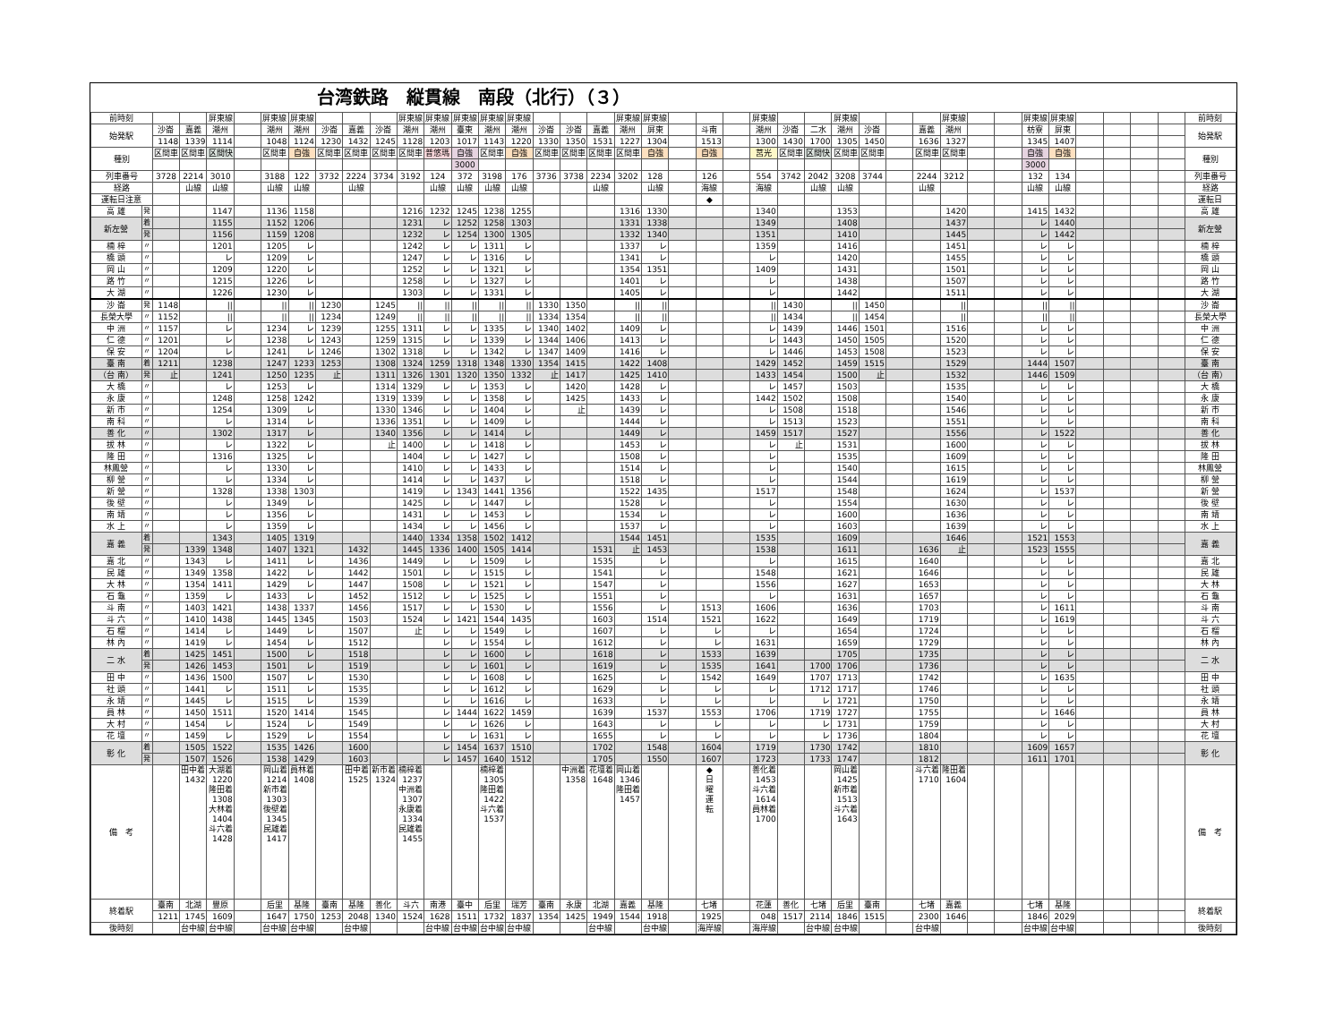台湾鉄路　縦貫線　南段（北行）（３）
| 前時刻 | | | | 屏東線 | | 屏東線 | 屏東線 | | | | 屏東線 | 屏東線 | 屏東線 | 屏東線 | 屏東線 | | | | 屏東線 | 屏東線 | | | | 屏東線 | | | 屏東線 | | | | 屏東線 | | | 屏東線 | 屏東線 | | | | | 前時刻 |
| 始発駅 | | 沙崙 | 嘉義 | 潮州 | | 潮州 | 潮州 | 沙崙 | 嘉義 | 沙崙 | 潮州 | 潮州 | 臺東 | 潮州 | 潮州 | 沙崙 | 沙崙 | 嘉義 | 潮州 | 屏東 | | 斗南 | | 潮州 | 沙崙 | 二水 | 潮州 | 沙崙 | | 嘉義 | 潮州 | | | 枋寮 | 屏東 | | | | | 始発駅 |
| | | 1148 | 1339 | 1114 | | 1048 | 1124 | 1230 | 1432 | 1245 | 1128 | 1203 | 1017 | 1143 | 1220 | 1330 | 1350 | 1531 | 1227 | 1304 | | 1513 | | 1300 | 1430 | 1700 | 1305 | 1450 | | 1636 | 1327 | | | 1345 | 1407 | | | | | |
| 種別 | | 区間車 | 区間車 | 区間快 | | 区間車 | 自強 | 区間車 | 区間車 | 区間車 | 区間車 | 普悠瑪 | 自強 | 区間車 | 自強 | 区間車 | 区間車 | 区間車 | 区間車 | 自強 | | 自強 | | 莒光 | 区間車 | 区間快 | 区間車 | 区間車 | | 区間車 | 区間車 | | | 自強 | 自強 | | | | | 種別 |
| | | | | | | | | | | | | | 3000 | | | | | | | | | | | | | | | | | | | | | 3000 | | | | | | |
| 列車番号 | | 3728 | 2214 | 3010 | | 3188 | 122 | 3732 | 2224 | 3734 | 3192 | 124 | 372 | 3198 | 176 | 3736 | 3738 | 2234 | 3202 | 128 | | 126 | | 554 | 3742 | 2042 | 3208 | 3744 | | 2244 | 3212 | | | 132 | 134 | | | | | 列車番号 |
| 経路 | | | 山線 | 山線 | | 山線 | 山線 | | 山線 | | | 山線 | 山線 | 山線 | 山線 | | | 山線 | | 山線 | | 海線 | | 海線 | | 山線 | 山線 | | | 山線 | | | | 山線 | 山線 | | | | | 経路 |
| 運転日注意 | | | | | | | | | | | | | | | | | | | | | | ◆ | | | | | | | | | | | | | | | | | | 運転日 |
| 高 雄 | 発 | | | 1147 | | 1136 | 1158 | | | | 1216 | 1232 | 1245 | 1238 | 1255 | | | | 1316 | 1330 | | | | 1340 | | | 1353 | | | | 1420 | | | 1415 | 1432 | | | | | 高 雄 |
| 新左營 | 着 | | | 1155 | | 1152 | 1206 | | | | 1231 | レ | 1252 | 1258 | 1303 | | | | 1331 | 1338 | | | | 1349 | | | 1408 | | | | 1437 | | | レ | 1440 | | | | | 新左營 |
| | 発 | | | 1156 | | 1159 | 1208 | | | | 1232 | レ | 1254 | 1300 | 1305 | | | | 1332 | 1340 | | | | 1351 | | | 1410 | | | | 1445 | | | レ | 1442 | | | | | |
| 楠 梓 | 〃 | | | 1201 | | 1205 | レ | | | | 1242 | レ | レ | 1311 | レ | | | | 1337 | レ | | | | 1359 | | | 1416 | | | | 1451 | | | レ | レ | | | | | 楠 梓 |
| 橋 頭 | 〃 | | | レ | | 1209 | レ | | | | 1247 | レ | レ | 1316 | レ | | | | 1341 | レ | | | | レ | | | 1420 | | | | 1455 | | | レ | レ | | | | | 橋 頭 |
| 岡 山 | 〃 | | | 1209 | | 1220 | レ | | | | 1252 | レ | レ | 1321 | レ | | | | 1354 | 1351 | | | | 1409 | | | 1431 | | | | 1501 | | | レ | レ | | | | | 岡 山 |
| 路 竹 | 〃 | | | 1215 | | 1226 | レ | | | | 1258 | レ | レ | 1327 | レ | | | | 1401 | レ | | | | レ | | | 1438 | | | | 1507 | | | レ | レ | | | | | 路 竹 |
| 大 湖 | 〃 | | | 1226 | | 1230 | レ | | | | 1303 | レ | レ | 1331 | レ | | | | 1405 | レ | | | | レ | | | 1442 | | | | 1511 | | | レ | レ | | | | | 大 湖 |
| 沙 崙 | 発 | 1148 | | // | | // | // | 1230 | | 1245 | // | // | // | // | // | 1330 | 1350 | | // | // | | | | // | 1430 | | // | 1450 | | | // | | | // | // | | | | | 沙 崙 |
| 長榮大學 | 〃 | 1152 | | // | | // | // | 1234 | | 1249 | // | // | // | // | // | 1334 | 1354 | | // | // | | | | // | 1434 | | // | 1454 | | | // | | | // | // | | | | | 長榮大學 |
| 中 洲 | 〃 | 1157 | | レ | | 1234 | レ | 1239 | | 1255 | 1311 | レ | レ | 1335 | レ | 1340 | 1402 | | 1409 | レ | | | | レ | 1439 | | 1446 | 1501 | | | 1516 | | | レ | レ | | | | | 中 洲 |
| 仁 德 | 〃 | 1201 | | レ | | 1238 | レ | 1243 | | 1259 | 1315 | レ | レ | 1339 | レ | 1344 | 1406 | | 1413 | レ | | | | レ | 1443 | | 1450 | 1505 | | | 1520 | | | レ | レ | | | | | 仁 德 |
| 保 安 | 〃 | 1204 | | レ | | 1241 | レ | 1246 | | 1302 | 1318 | レ | レ | 1342 | レ | 1347 | 1409 | | 1416 | レ | | | | レ | 1446 | | 1453 | 1508 | | | 1523 | | | レ | レ | | | | | 保 安 |
| 臺 南 | 着 | 1211 | | 1238 | | 1247 | 1233 | 1253 | | 1308 | 1324 | 1259 | 1318 | 1348 | 1330 | 1354 | 1415 | | 1422 | 1408 | | | | 1429 | 1452 | | 1459 | 1515 | | | 1529 | | | 1444 | 1507 | | | | | 臺 南 |
| （台 南） | 発 | 止 | | 1241 | | 1250 | 1235 | 止 | | 1311 | 1326 | 1301 | 1320 | 1350 | 1332 | 止 | 1417 | | 1425 | 1410 | | | | 1433 | 1454 | | 1500 | 止 | | | 1532 | | | 1446 | 1509 | | | | | （台 南） |
| 大 橋 | 〃 | | | レ | | 1253 | レ | | | 1314 | 1329 | レ | レ | 1353 | レ | | 1420 | | 1428 | レ | | | | レ | 1457 | | 1503 | | | | 1535 | | | レ | レ | | | | | 大 橋 |
| 永 康 | 〃 | | | 1248 | | 1258 | 1242 | | | 1319 | 1339 | レ | レ | 1358 | レ | | 1425 | | 1433 | レ | | | | 1442 | 1502 | | 1508 | | | | 1540 | | | レ | レ | | | | | 永 康 |
| 新 市 | 〃 | | | 1254 | | 1309 | レ | | | 1330 | 1346 | レ | レ | 1404 | レ | | 止 | | 1439 | レ | | | | レ | 1508 | | 1518 | | | | 1546 | | | レ | レ | | | | | 新 市 |
| 南 科 | 〃 | | | レ | | 1314 | レ | | | 1336 | 1351 | レ | レ | 1409 | レ | | | | 1444 | レ | | | | レ | 1513 | | 1523 | | | | 1551 | | | レ | レ | | | | | 南 科 |
| 善 化 | 〃 | | | 1302 | | 1317 | レ | | | 1340 | 1356 | レ | レ | 1414 | レ | | | | 1449 | レ | | | | 1459 | 1517 | | 1527 | | | | 1556 | | | レ | 1522 | | | | | 善 化 |
| 拔 林 | 〃 | | | レ | | 1322 | レ | | | 止 | 1400 | レ | レ | 1418 | レ | | | | 1453 | レ | | | | レ | 止 | | 1531 | | | | 1600 | | | レ | レ | | | | | 拔 林 |
| 隆 田 | 〃 | | | 1316 | | 1325 | レ | | | | 1404 | レ | レ | 1427 | レ | | | | 1508 | レ | | | | レ | | | 1535 | | | | 1609 | | | レ | レ | | | | | 隆 田 |
| 林鳳營 | 〃 | | | レ | | 1330 | レ | | | | 1410 | レ | レ | 1433 | レ | | | | 1514 | レ | | | | レ | | | 1540 | | | | 1615 | | | レ | レ | | | | | 林鳳營 |
| 柳 營 | 〃 | | | レ | | 1334 | レ | | | | 1414 | レ | レ | 1437 | レ | | | | 1518 | レ | | | | レ | | | 1544 | | | | 1619 | | | レ | レ | | | | | 柳 營 |
| 新 營 | 〃 | | | 1328 | | 1338 | 1303 | | | | 1419 | レ | 1343 | 1441 | 1356 | | | | 1522 | 1435 | | | | 1517 | | | 1548 | | | | 1624 | | | レ | 1537 | | | | | 新 營 |
| 後 壁 | 〃 | | | レ | | 1349 | レ | | | | 1425 | レ | レ | 1447 | レ | | | | 1528 | レ | | | | レ | | | 1554 | | | | 1630 | | | レ | レ | | | | | 後 壁 |
| 南 靖 | 〃 | | | レ | | 1356 | レ | | | | 1431 | レ | レ | 1453 | レ | | | | 1534 | レ | | | | レ | | | 1600 | | | | 1636 | | | レ | レ | | | | | 南 靖 |
| 水 上 | 〃 | | | レ | | 1359 | レ | | | | 1434 | レ | レ | 1456 | レ | | | | 1537 | レ | | | | レ | | | 1603 | | | | 1639 | | | レ | レ | | | | | 水 上 |
| 嘉 義 | 着 | | | 1343 | | 1405 | 1319 | | | | 1440 | 1334 | 1358 | 1502 | 1412 | | | | 1544 | 1451 | | | | 1535 | | | 1609 | | | | 1646 | | | 1521 | 1553 | | | | | 嘉 義 |
| | 発 | | 1339 | 1348 | | 1407 | 1321 | | 1432 | | 1445 | 1336 | 1400 | 1505 | 1414 | | | 1531 | 止 | 1453 | | | | 1538 | | | 1611 | | | 1636 | 止 | | | 1523 | 1555 | | | | | |
| 嘉 北 | 〃 | | 1343 | レ | | 1411 | レ | | 1436 | | 1449 | レ | レ | 1509 | レ | | | 1535 | | レ | | | | レ | | | 1615 | | | 1640 | | | | レ | レ | | | | | 嘉 北 |
| 民 雄 | 〃 | | 1349 | 1358 | | 1422 | レ | | 1442 | | 1501 | レ | レ | 1515 | レ | | | 1541 | | レ | | | | 1548 | | | 1621 | | | 1646 | | | | レ | レ | | | | | 民 雄 |
| 大 林 | 〃 | | 1354 | 1411 | | 1429 | レ | | 1447 | | 1508 | レ | レ | 1521 | レ | | | 1547 | | レ | | | | 1556 | | | 1627 | | | 1653 | | | | レ | レ | | | | | 大 林 |
| 石 龜 | 〃 | | 1359 | レ | | 1433 | レ | | 1452 | | 1512 | レ | レ | 1525 | レ | | | 1551 | | レ | | | | レ | | | 1631 | | | 1657 | | | | レ | レ | | | | | 石 龜 |
| 斗 南 | 〃 | | 1403 | 1421 | | 1438 | 1337 | | 1456 | | 1517 | レ | レ | 1530 | レ | | | 1556 | | レ | | 1513 | | 1606 | | | 1636 | | | 1703 | | | | レ | 1611 | | | | | 斗 南 |
| 斗 六 | 〃 | | 1410 | 1438 | | 1445 | 1345 | | 1503 | | 1524 | レ | 1421 | 1544 | 1435 | | | 1603 | | 1514 | | 1521 | | 1622 | | | 1649 | | | 1719 | | | | レ | 1619 | | | | | 斗 六 |
| 石 榴 | 〃 | | 1414 | レ | | 1449 | レ | | 1507 | | 止 | レ | レ | 1549 | レ | | | 1607 | | レ | | レ | | レ | | | 1654 | | | 1724 | | | | レ | レ | | | | | 石 榴 |
| 林 內 | 〃 | | 1419 | レ | | 1454 | レ | | 1512 | | | レ | レ | 1554 | レ | | | 1612 | | レ | | レ | | 1631 | | | 1659 | | | 1729 | | | | レ | レ | | | | | 林 內 |
| 二 水 | 着 | | 1425 | 1451 | | 1500 | レ | | 1518 | | | レ | レ | 1600 | レ | | | 1618 | | レ | | 1533 | | 1639 | | | 1705 | | | 1735 | | | | レ | レ | | | | | 二 水 |
| | 発 | | 1426 | 1453 | | 1501 | レ | | 1519 | | | レ | レ | 1601 | レ | | | 1619 | | レ | | 1535 | | 1641 | | 1700 | 1706 | | | 1736 | | | | レ | レ | | | | | |
| 田 中 | 〃 | | 1436 | 1500 | | 1507 | レ | | 1530 | | | レ | レ | 1608 | レ | | | 1625 | | レ | | 1542 | | 1649 | | 1707 | 1713 | | | 1742 | | | | レ | 1635 | | | | | 田 中 |
| 社 頭 | 〃 | | 1441 | レ | | 1511 | レ | | 1535 | | | レ | レ | 1612 | レ | | | 1629 | | レ | | レ | | レ | | 1712 | 1717 | | | 1746 | | | | レ | レ | | | | | 社 頭 |
| 永 靖 | 〃 | | 1445 | レ | | 1515 | レ | | 1539 | | | レ | レ | 1616 | レ | | | 1633 | | レ | | レ | | レ | | レ | 1721 | | | 1750 | | | | レ | レ | | | | | 永 靖 |
| 員 林 | 〃 | | 1450 | 1511 | | 1520 | 1414 | | 1545 | | | レ | 1444 | 1622 | 1459 | | | 1639 | | 1537 | | 1553 | | 1706 | | 1719 | 1727 | | | 1755 | | | | レ | 1646 | | | | | 員 林 |
| 大 村 | 〃 | | 1454 | レ | | 1524 | レ | | 1549 | | | レ | レ | 1626 | レ | | | 1643 | | レ | | レ | | レ | | レ | 1731 | | | 1759 | | | | レ | レ | | | | | 大 村 |
| 花 壇 | 〃 | | 1459 | レ | | 1529 | レ | | 1554 | | | レ | レ | 1631 | レ | | | 1655 | | レ | | レ | | レ | | レ | 1736 | | | 1804 | | | | レ | レ | | | | | 花 壇 |
| 彰 化 | 着 | | 1505 | 1522 | | 1535 | 1426 | | 1600 | | | レ | 1454 | 1637 | 1510 | | | 1702 | | 1548 | | 1604 | | 1719 | | 1730 | 1742 | | | 1810 | | | | 1609 | 1657 | | | | | 彰 化 |
| | 発 | | 1507 | 1526 | | 1538 | 1429 | | 1603 | | | レ | 1457 | 1640 | 1512 | | | 1705 | | 1550 | | 1607 | | 1723 | | 1733 | 1747 | | | 1812 | | | | 1611 | 1701 | | | | | |
| 備 考 | | | 田中着 1432 | 大湖着 1220 隆田着 1308 大林着 1404 斗六着 1428 | | 岡山着 1214 新市着 1303 後壁着 1345 民雄着 1417 | 員林着 1408 | | 田中着 1525 | 新市着 1324 | 楠梓着 1237 中洲着 1307 永康着 1334 民雄着 1455 | | | 楠梓着 1305 隆田着 1422 斗六着 1537 | | | 中洲着 1358 | 花壇着 1648 | 岡山着 1346 隆田着 1457 | | | ◆ 日 曜 運 転 | | 善化着 1453 斗六着 1614 員林着 1700 | | | 岡山着 1425 新市着 1513 斗六着 1643 | | | 斗六着 1710 | 隆田着 1604 | | | | | | | | | 備 考 |
| 終着駅 | | 臺南 | 北湖 | 豐原 | | 后里 | 基隆 | 臺南 | 基隆 | 善化 | 斗六 | 南港 | 臺中 | 后里 | 瑞芳 | 臺南 | 永康 | 北湖 | 嘉義 | 基隆 | | 七堵 | | 花蓮 | 善化 | 七堵 | 后里 | 臺南 | | 七堵 | 嘉義 | | | 七堵 | 基隆 | | | | | 終着駅 |
| | | 1211 | 1745 | 1609 | | 1647 | 1750 | 1253 | 2048 | 1340 | 1524 | 1628 | 1511 | 1732 | 1837 | 1354 | 1425 | 1949 | 1544 | 1918 | | 1925 | | 048 | 1517 | 2114 | 1846 | 1515 | | 2300 | 1646 | | | 1846 | 2029 | | | | | |
| 後時刻 | | | 台中線 | 台中線 | | 台中線 | 台中線 | | 台中線 | | | 台中線 | 台中線 | 台中線 | 台中線 | | | 台中線 | | 台中線 | | 海岸線 | | 海岸線 | | 台中線 | 台中線 | | | 台中線 | | | | 台中線 | 台中線 | | | | | 後時刻 |